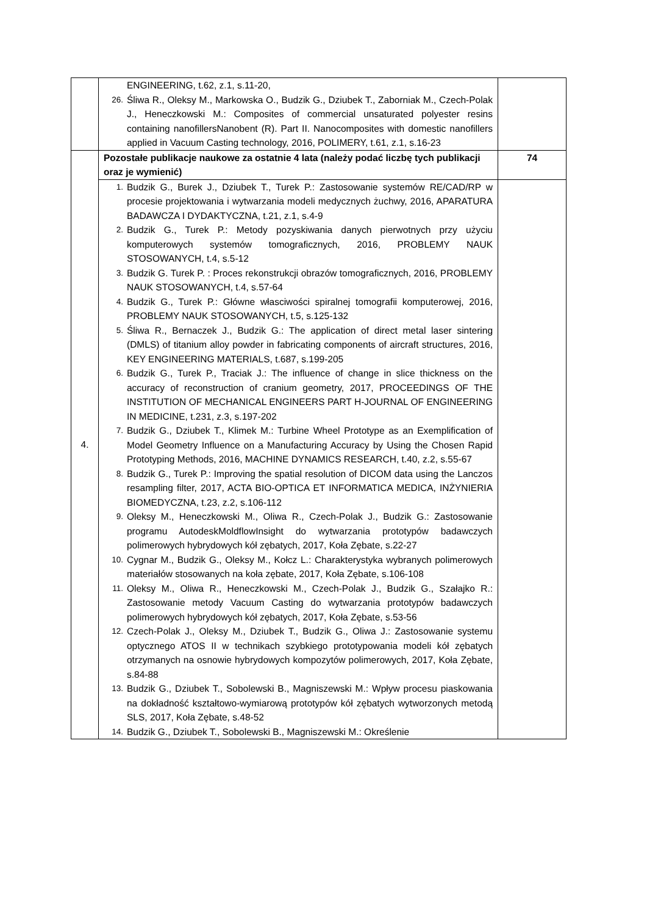| | ENGINEERING, t.62, z.1, s.11-20, 26. Śliwa R., Oleksy M., Markowska O., Budzik G., Dziubek T., Zaborniak M., Czech-Polak J., Heneczkowski M.: Composites of commercial unsaturated polyester resins containing nanofillersNanobent (R). Part II. Nanocomposites with domestic nanofillers applied in Vacuum Casting technology, 2016, POLIMERY, t.61, z.1, s.16-23 | |
| 4. | Pozostałe publikacje naukowe za ostatnie 4 lata (należy podać liczbę tych publikacji oraz je wymienić) | 74 |
| | 1. Budzik G., Burek J., Dziubek T., Turek P.: Zastosowanie systemów RE/CAD/RP w procesie projektowania i wytwarzania modeli medycznych żuchwy, 2016, APARATURA BADAWCZA I DYDAKTYCZNA, t.21, z.1, s.4-9 2. Budzik G., Turek P.: Metody pozyskiwania danych pierwotnych przy użyciu komputerowych systemów tomograficznych, 2016, PROBLEMY NAUK STOSOWANYCH, t.4, s.5-12 3. Budzik G. Turek P. : Proces rekonstrukcji obrazów tomograficznych, 2016, PROBLEMY NAUK STOSOWANYCH, t.4, s.57-64 4. Budzik G., Turek P.: Główne własciwości spiralnej tomografii komputerowej, 2016, PROBLEMY NAUK STOSOWANYCH, t.5, s.125-132 5. Śliwa R., Bernaczek J., Budzik G.: The application of direct metal laser sintering (DMLS) of titanium alloy powder in fabricating components of aircraft structures, 2016, KEY ENGINEERING MATERIALS, t.687, s.199-205 6. Budzik G., Turek P., Traciak J.: The influence of change in slice thickness on the accuracy of reconstruction of cranium geometry, 2017, PROCEEDINGS OF THE INSTITUTION OF MECHANICAL ENGINEERS PART H-JOURNAL OF ENGINEERING IN MEDICINE, t.231, z.3, s.197-202 7. Budzik G., Dziubek T., Klimek M.: Turbine Wheel Prototype as an Exemplification of Model Geometry Influence on a Manufacturing Accuracy by Using the Chosen Rapid Prototyping Methods, 2016, MACHINE DYNAMICS RESEARCH, t.40, z.2, s.55-67 8. Budzik G., Turek P.: Improving the spatial resolution of DICOM data using the Lanczos resampling filter, 2017, ACTA BIO-OPTICA ET INFORMATICA MEDICA, INŻYNIERIA BIOMEDYCZNA, t.23, z.2, s.106-112 9. Oleksy M., Heneczkowski M., Oliwa R., Czech-Polak J., Budzik G.: Zastosowanie programu AutodeskMoldflowInsight do wytwarzania prototypów badawczych polimerowych hybrydowych kół zębatych, 2017, Koła Zębate, s.22-27 10. Cygnar M., Budzik G., Oleksy M., Kołcz L.: Charakterystyka wybranych polimerowych materiałów stosowanych na koła zębate, 2017, Koła Zębate, s.106-108 11. Oleksy M., Oliwa R., Heneczkowski M., Czech-Polak J., Budzik G., Szałajko R.: Zastosowanie metody Vacuum Casting do wytwarzania prototypów badawczych polimerowych hybrydowych kół zębatych, 2017, Koła Zębate, s.53-56 12. Czech-Polak J., Oleksy M., Dziubek T., Budzik G., Oliwa J.: Zastosowanie systemu optycznego ATOS II w technikach szybkiego prototypowania modeli kół zębatych otrzymanych na osnowie hybrydowych kompozytów polimerowych, 2017, Koła Zębate, s.84-88 13. Budzik G., Dziubek T., Sobolewski B., Magniszewski M.: Wpływ procesu piaskowania na dokładność kształtowo-wymiarową prototypów kół zębatych wytworzonych metodą SLS, 2017, Koła Zębate, s.48-52 14. Budzik G., Dziubek T., Sobolewski B., Magniszewski M.: Określenie | |